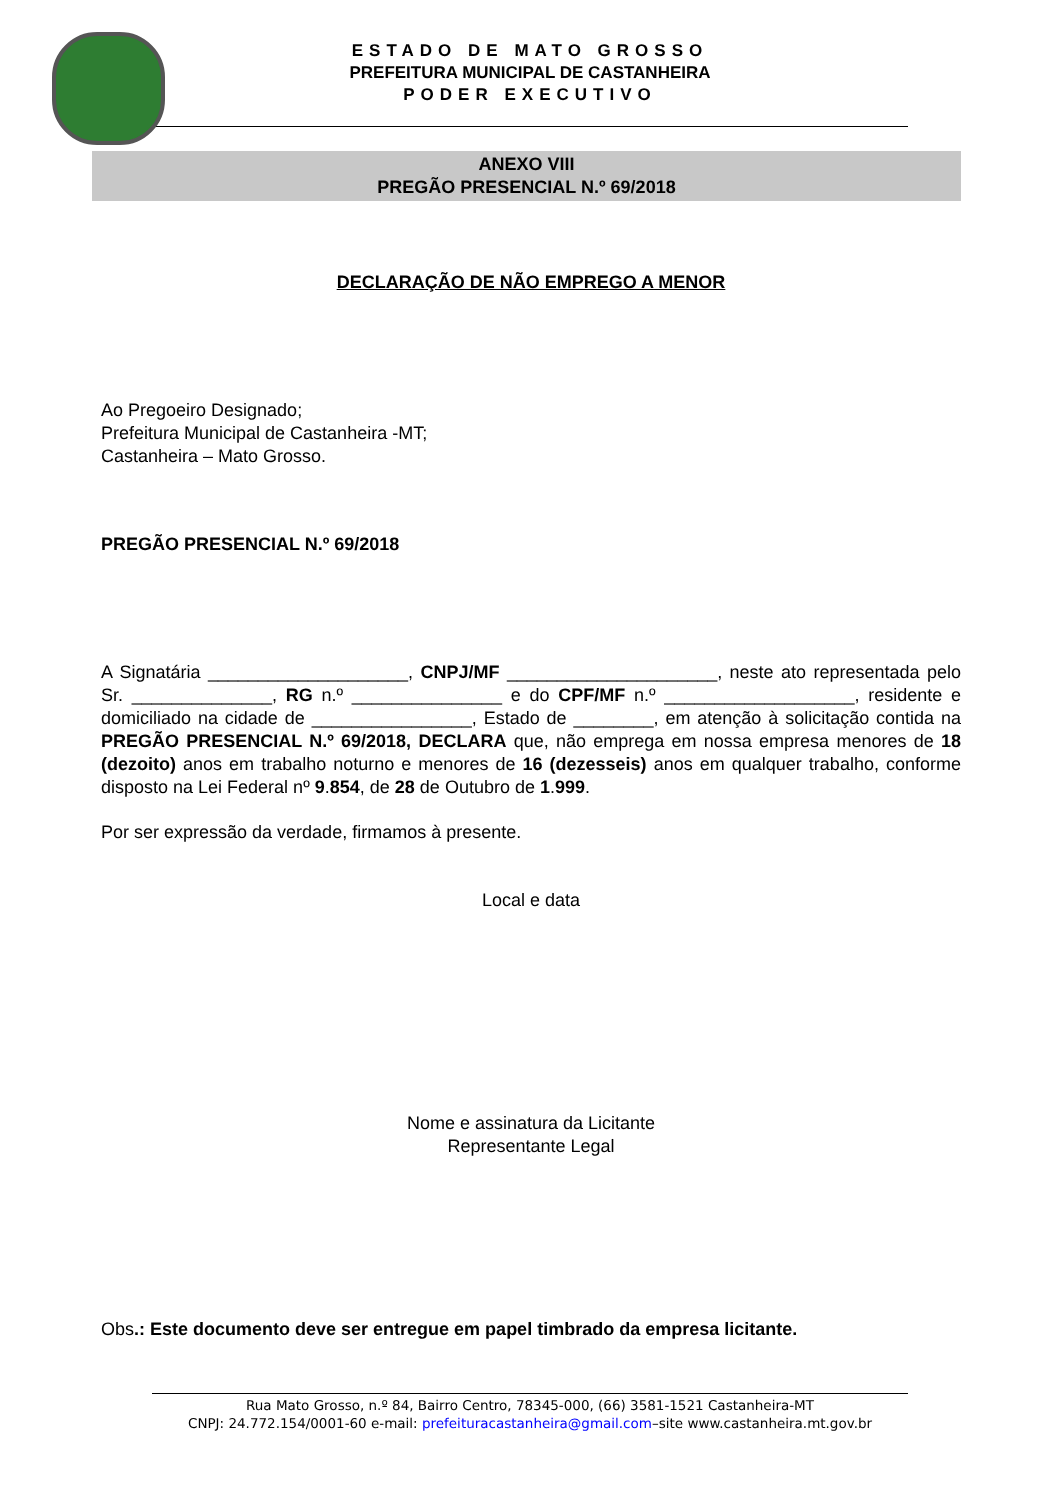ESTADO DE MATO GROSSO
PREFEITURA MUNICIPAL DE CASTANHEIRA
PODER EXECUTIVO
ANEXO VIII
PREGÃO PRESENCIAL N.º 69/2018
DECLARAÇÃO DE NÃO EMPREGO A MENOR
Ao Pregoeiro Designado;
Prefeitura Municipal de Castanheira -MT;
Castanheira – Mato Grosso.
PREGÃO PRESENCIAL N.º 69/2018
A Signatária ____________________, CNPJ/MF _____________________, neste ato representada pelo Sr. ______________, RG n.º _______________ e do CPF/MF n.º ___________________, residente e domiciliado na cidade de ________________, Estado de ________, em atenção à solicitação contida na PREGÃO PRESENCIAL N.º 69/2018, DECLARA que, não emprega em nossa empresa menores de 18 (dezoito) anos em trabalho noturno e menores de 16 (dezesseis) anos em qualquer trabalho, conforme disposto na Lei Federal nº 9.854, de 28 de Outubro de 1.999.
Por ser expressão da verdade, firmamos à presente.
Local e data
Nome e assinatura da Licitante
Representante Legal
Obs.: Este documento deve ser entregue em papel timbrado da empresa licitante.
Rua Mato Grosso, n.º 84, Bairro Centro, 78345-000, (66) 3581-1521 Castanheira-MT
CNPJ: 24.772.154/0001-60 e-mail: prefeituracastanheira@gmail.com–site www.castanheira.mt.gov.br